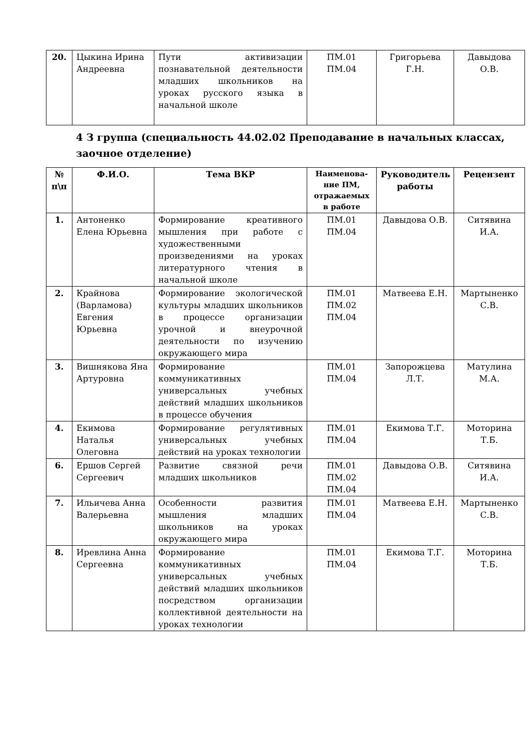| 20. | Цыкина Ирина Андреевна | Пути активизации познавательной деятельности младших школьников на уроках русского языка в начальной школе | ПМ.01 ПМ.04 | Григорьева Г.Н. | Давыдова О.В. |
4 З группа (специальность 44.02.02 Преподавание в начальных классах, заочное отделение)
| № п\п | Ф.И.О. | Тема ВКР | Наименова-ние ПМ, отражаемых в работе | Руководитель работы | Рецензент |
| --- | --- | --- | --- | --- | --- |
| 1. | Антоненко Елена Юрьевна | Формирование креативного мышления при работе с художественными произведениями на уроках литературного чтения в начальной школе | ПМ.01 ПМ.04 | Давыдова О.В. | Ситявина И.А. |
| 2. | Крайнова (Варламова) Евгения Юрьевна | Формирование экологической культуры младших школьников в процессе организации урочной и внеурочной деятельности по изучению окружающего мира | ПМ.01 ПМ.02 ПМ.04 | Матвеева Е.Н. | Мартыненко С.В. |
| 3. | Вишнякова Яна Артуровна | Формирование коммуникативных универсальных учебных действий младших школьников в процессе обучения | ПМ.01 ПМ.04 | Запорожцева Л.Т. | Матулина М.А. |
| 4. | Екимова Наталья Олеговна | Формирование регулятивных универсальных учебных действий на уроках технологии | ПМ.01 ПМ.04 | Екимова Т.Г. | Моторина Т.Б. |
| 6. | Ершов Сергей Сергеевич | Развитие связной речи младших школьников | ПМ.01 ПМ.02 ПМ.04 | Давыдова О.В. | Ситявина И.А. |
| 7. | Ильичева Анна Валерьевна | Особенности развития мышления младших школьников на уроках окружающего мира | ПМ.01 ПМ.04 | Матвеева Е.Н. | Мартыненко С.В. |
| 8. | Иревлина Анна Сергеевна | Формирование коммуникативных универсальных учебных действий младших школьников посредством организации коллективной деятельности на уроках технологии | ПМ.01 ПМ.04 | Екимова Т.Г. | Моторина Т.Б. |